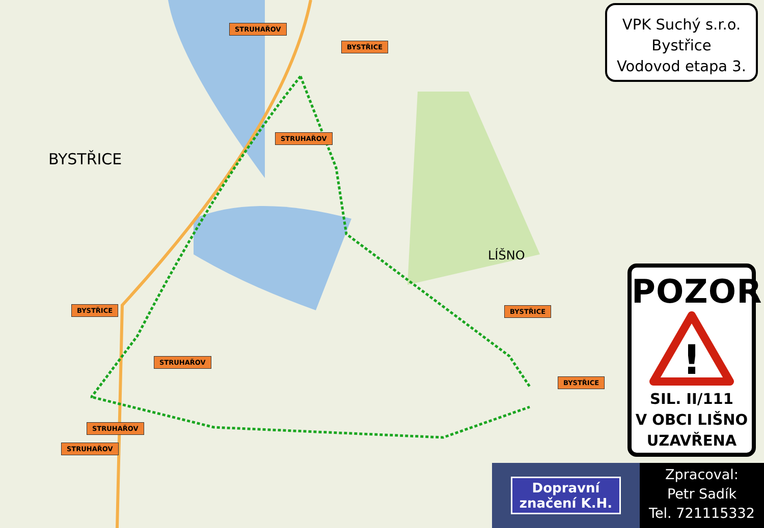BYSTŘICE
LÍŠNO
STRUHAŘOV
BYSTŘICE
STRUHAŘOV
BYSTŘICE
STRUHAŘOV
BYSTŘICE
BYSTŘICE
STRUHAŘOV
STRUHAŘOV
VPK Suchý s.r.o.
Bystřice
Vodovod etapa 3.
POZOR
!
SIL. II/111
V OBCI LIŠNO
UZAVŘENA
Dopravní
značení K.H.
Zpracoval:
Petr Sadík
Tel. 721115332